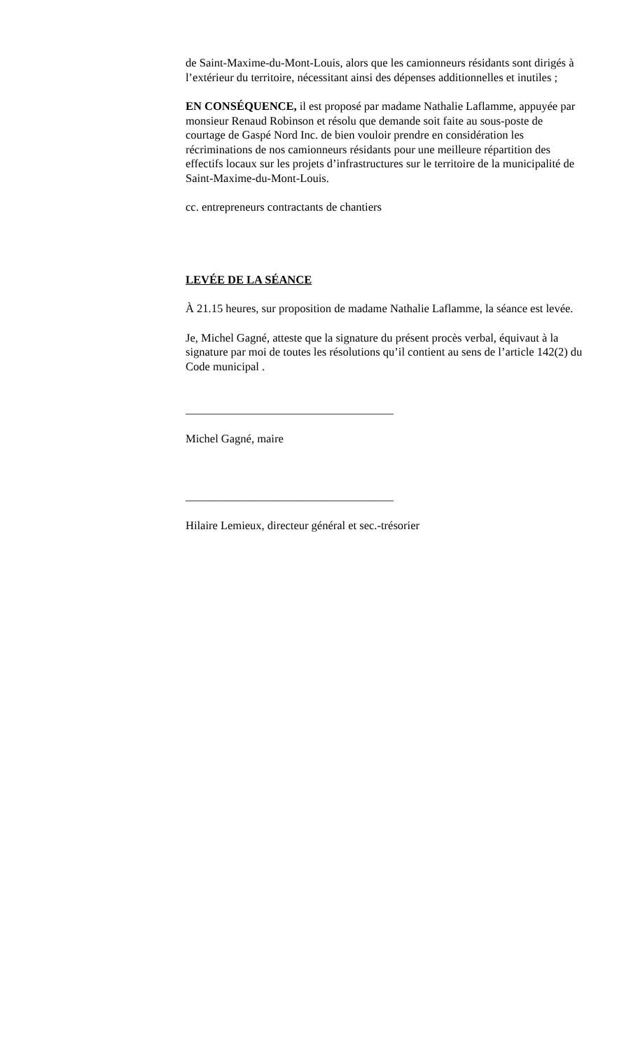de Saint-Maxime-du-Mont-Louis, alors que les camionneurs résidants sont dirigés à l’extérieur du territoire, nécessitant ainsi des dépenses additionnelles et inutiles ;
EN CONSÉQUENCE, il est proposé par madame Nathalie Laflamme, appuyée par monsieur Renaud Robinson et résolu que demande soit faite au sous-poste de courtage de Gaspé Nord Inc. de bien vouloir prendre en considération les récriminations de nos camionneurs résidants pour une meilleure répartition des effectifs locaux sur les projets d’infrastructures sur le territoire de la municipalité de Saint-Maxime-du-Mont-Louis.
cc. entrepreneurs contractants de chantiers
LEVÉE DE LA SÉANCE
À 21.15 heures, sur proposition de madame Nathalie Laflamme, la séance est levée.
Je, Michel Gagné, atteste que la signature du présent procès verbal, équivaut à la signature par moi de toutes les résolutions qu’il contient au sens de l’article 142(2) du Code municipal .
____________________________________
Michel Gagné, maire
____________________________________
Hilaire Lemieux, directeur général et sec.-trésorier